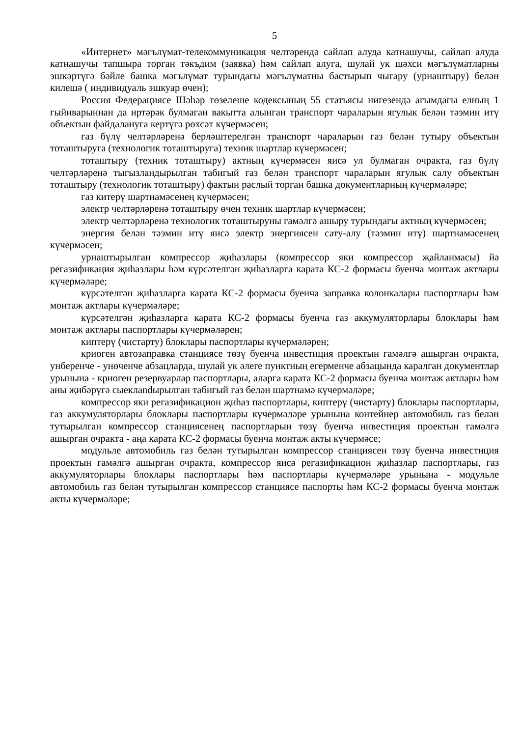5
«Интернет» мәгълүмат-телекоммуникация челтәрендә сайлап алуда катнашучы, сайлап алуда катнашучы тапшыра торган тәкъдим (заявка) һәм сайлап алуга, шулай ук шәхси мәгълүматларны эшкәртүгә бәйле башка мәгълүмат турындагы мәгълүматны бастырып чыгару (урнаштыру) белән килешә ( индивидуаль эшкуар өчен);
Россия Федерациясе Шәһәр төзелеше кодексының 55 статьясы нигезендә агымдагы елның 1 гыйнварыннан да иртәрәк булмаган вакытта алынган транспорт чараларын ягулык белән тәэмин итү объектын файдалануга кертүгә рөхсәт күчермәсен;
газ бүлү челтәрләренә берләштерелгән транспорт чараларын газ белән тутыру объектын тоташтыруга (технологик тоташтыруга) техник шартлар күчермәсен;
тоташтыру (техник тоташтыру) актның күчермәсен яисә ул булмаган очракта, газ бүлү челтәрләренә тыгызландырылган табигый газ белән транспорт чараларын ягулык салу объектын тоташтыру (технологик тоташтыру) фактын раслый торган башка документларның күчермәләре;
газ китерү шартнамәсенең күчермәсен;
электр челтәрләренә тоташтыру өчен техник шартлар күчермәсен;
электр челтәрләренә технологик тоташтыруны гамәлгә ашыру турындагы актның күчермәсен;
энергия белән тәэмин итү яисә электр энергиясен сату-алу (тәэмин итү) шартнамәсенең күчермәсен;
урнаштырылган компрессор җиһазлары (компрессор яки компрессор җайланмасы) йә регазификация җиһазлары һәм күрсәтелгән җиһазларга карата КС-2 формасы буенча монтаж актлары күчермәләре;
күрсәтелгән җиһазларга карата КС-2 формасы буенча заправка колонкалары паспортлары һәм монтаж актлары күчермәләре;
күрсәтелгән җиһазларга карата КС-2 формасы буенча газ аккумуляторлары блоклары һәм монтаж актлары паспортлары күчермәләрен;
киптерү (чистарту) блоклары паспортлары күчермәләрен;
криоген автозаправка станциясе төзү буенча инвестиция проектын гамәлгә ашырган очракта, унберенче - унөченче абзацларда, шулай ук әлеге пунктның егерменче абзацында каралган документлар урынына - криоген резервуарлар паспортлары, аларга карата КС-2 формасы буенча монтаж актлары һәм аны җибәрүгә сыеклandырылган табигый газ белән шартнамә күчермәләре;
компрессор яки регазификацион җиһаз паспортлары, киптерү (чистарту) блоклары паспортлары, газ аккумуляторлары блоклары паспортлары күчермәләре урынына контейнер автомобиль газ белән тутырылган компрессор станциясенең паспортларын төзү буенча инвестиция проектын гамәлгә ашырган очракта - аңа карата КС-2 формасы буенча монтаж акты күчермәсе;
модульле автомобиль газ белән тутырылган компрессор станциясен төзү буенча инвестиция проектын гамәлгә ашырган очракта, компрессор яисә регазификацион җиһазлар паспортлары, газ аккумуляторлары блоклары паспортлары һәм паспортлары күчермәләре урынына - модульле автомобиль газ белән тутырылган компрессор станциясе паспорты һәм КС-2 формасы буенча монтаж акты күчермәләре;